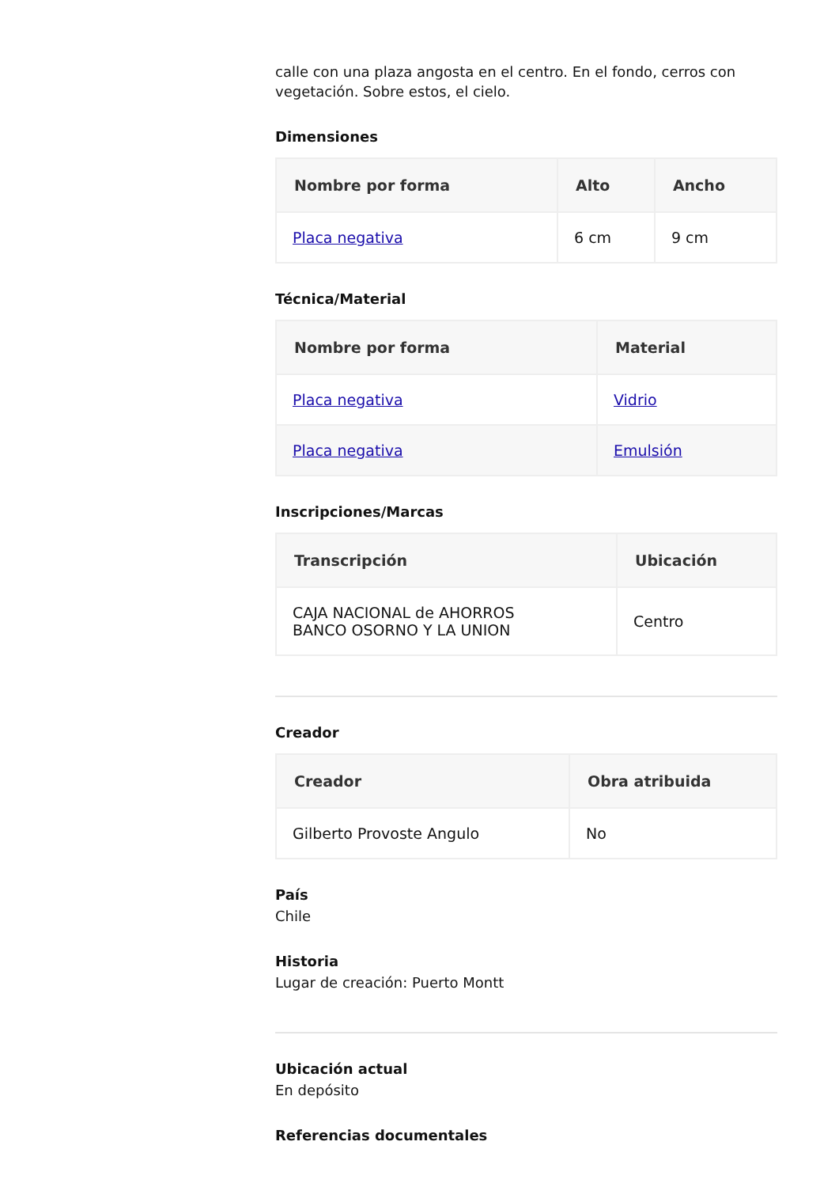calle con una plaza angosta en el centro. En el fondo, cerros con vegetación. Sobre estos, el cielo.
Dimensiones
| Nombre por forma | Alto | Ancho |
| --- | --- | --- |
| Placa negativa | 6 cm | 9 cm |
Técnica/Material
| Nombre por forma | Material |
| --- | --- |
| Placa negativa | Vidrio |
| Placa negativa | Emulsión |
Inscripciones/Marcas
| Transcripción | Ubicación |
| --- | --- |
| CAJA NACIONAL de AHORROS BANCO OSORNO Y LA UNION | Centro |
Creador
| Creador | Obra atribuida |
| --- | --- |
| Gilberto Provoste Angulo | No |
País
Chile
Historia
Lugar de creación: Puerto Montt
Ubicación actual
En depósito
Referencias documentales